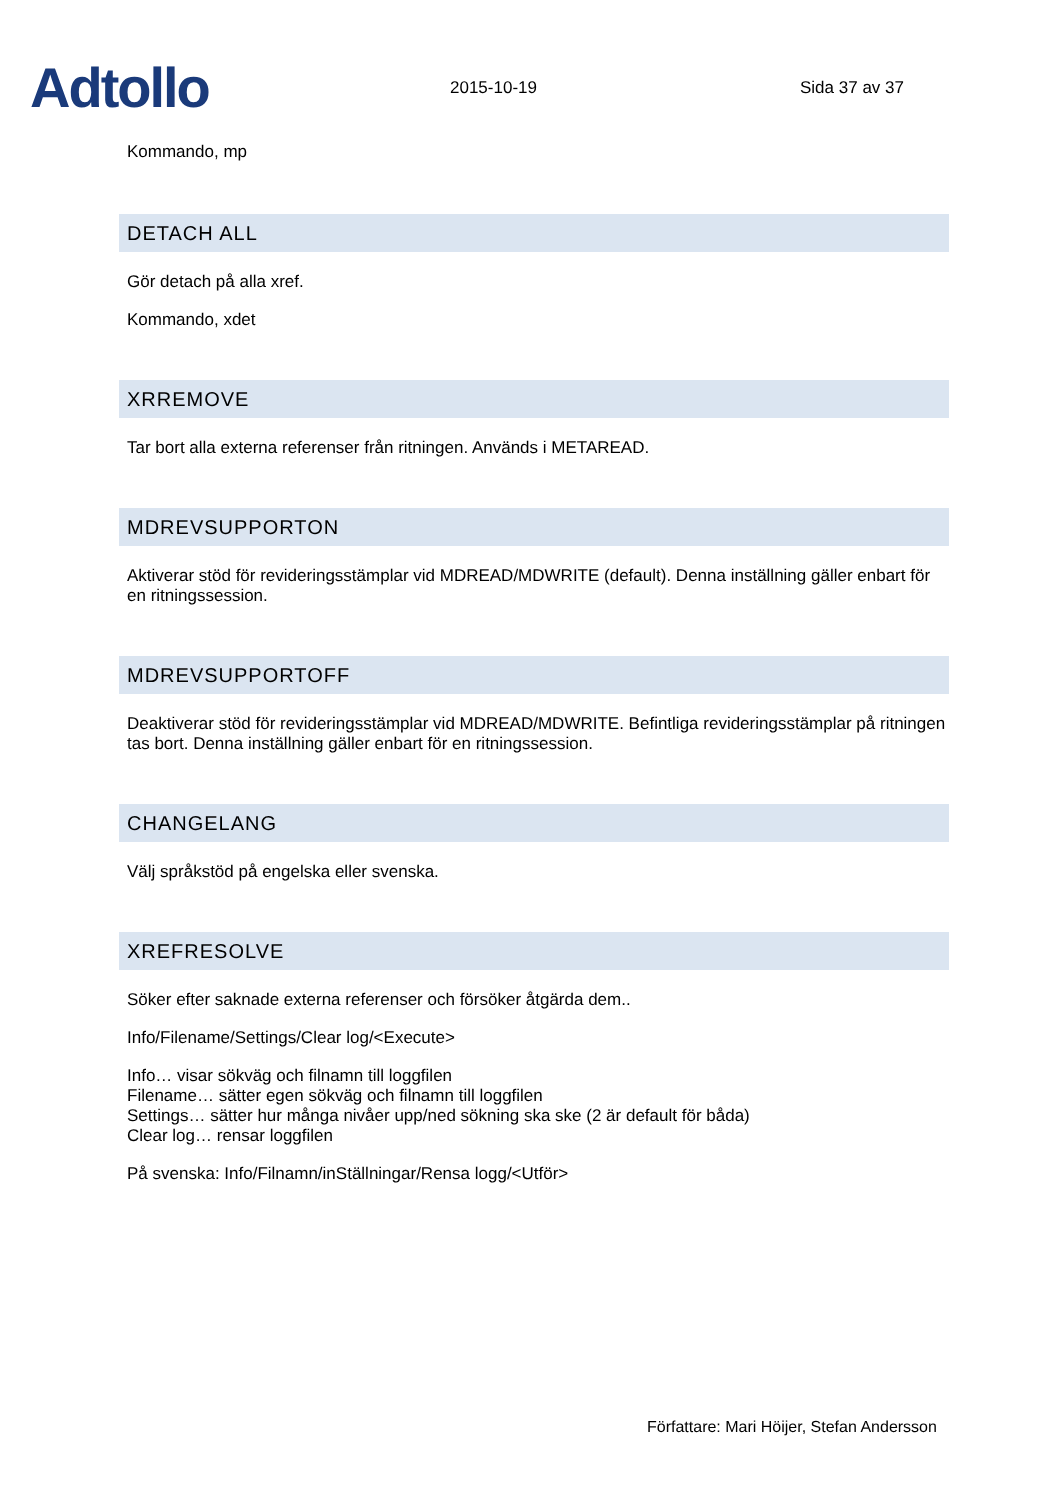Adtollo
2015-10-19
Sida 37 av 37
Kommando, mp
DETACH ALL
Gör detach på alla xref.
Kommando, xdet
XRREMOVE
Tar bort alla externa referenser från ritningen. Används i METAREAD.
MDREVSUPPORTON
Aktiverar stöd för revideringsstämplar vid MDREAD/MDWRITE (default). Denna inställning gäller enbart för en ritningssession.
MDREVSUPPORTOFF
Deaktiverar stöd för revideringsstämplar vid MDREAD/MDWRITE. Befintliga revideringsstämplar på ritningen tas bort. Denna inställning gäller enbart för en ritningssession.
CHANGELANG
Välj språkstöd på engelska eller svenska.
XREFRESOLVE
Söker efter saknade externa referenser och försöker åtgärda dem..
Info/Filename/Settings/Clear log/<Execute>
Info… visar sökväg och filnamn till loggfilen
Filename… sätter egen sökväg och filnamn till loggfilen
Settings… sätter hur många nivåer upp/ned sökning ska ske (2 är default för båda)
Clear log… rensar loggfilen
På svenska: Info/Filnamn/inStällningar/Rensa logg/<Utför>
Författare: Mari Höijer, Stefan Andersson